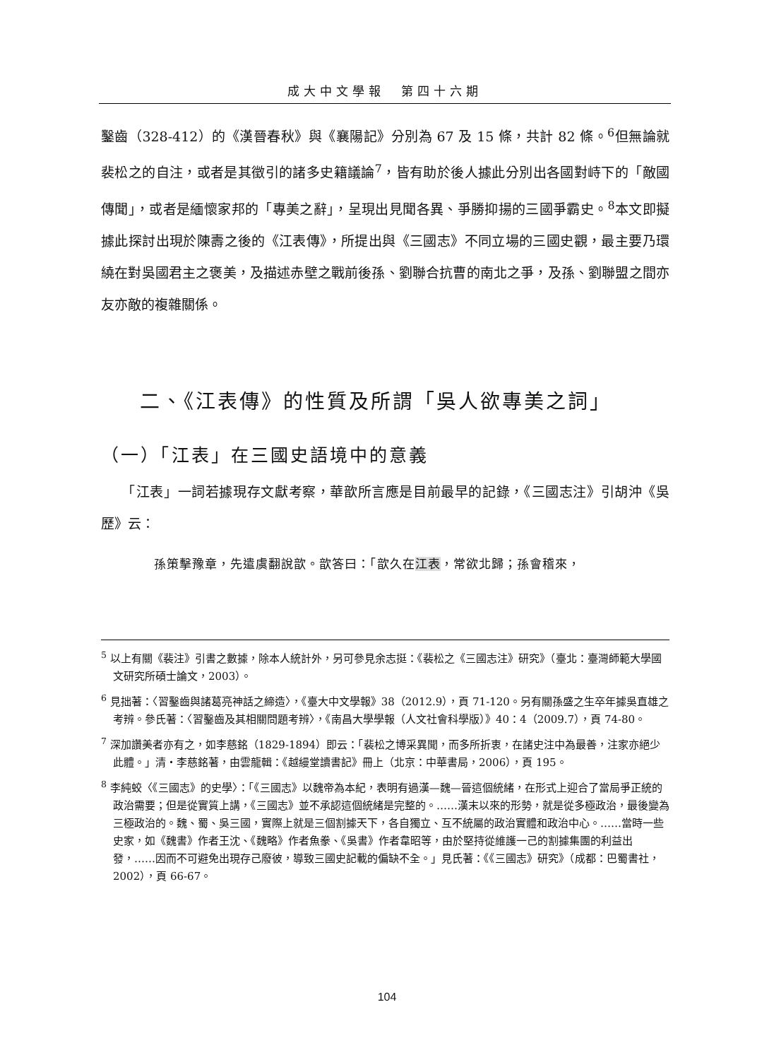成大中文學報　第四十六期
鑿齒（328-412）的《漢晉春秋》與《襄陽記》分別為 67 及 15 條，共計 82 條。<sup>6</sup>但無論就裴松之的自注，或者是其徵引的諸多史籍議論<sup>7</sup>，皆有助於後人據此分別出各國對峙下的「敵國傳聞」，或者是緬懷家邦的「專美之辭」，呈現出見聞各異、爭勝抑揚的三國爭霸史。<sup>8</sup>本文即擬據此探討出現於陳壽之後的《江表傳》，所提出與《三國志》不同立場的三國史觀，最主要乃環繞在對吳國君主之褒美，及描述赤壁之戰前後孫、劉聯合抗曹的南北之爭，及孫、劉聯盟之間亦友亦敵的複雜關係。
二、《江表傳》的性質及所謂「吳人欲專美之詞」
（一）「江表」在三國史語境中的意義
　　「江表」一詞若據現存文獻考察，華歆所言應是目前最早的記錄，《三國志注》引胡沖《吳歷》云：
孫策擊豫章，先遣虞翻說歆。歆答曰：「歆久在江表，常欲北歸；孫會稽來，
<sup>5</sup> 以上有關《裴注》引書之數據，除本人統計外，另可參見余志挺：《裴松之《三國志注》研究》（臺北：臺灣師範大學國文研究所碩士論文，2003）。
<sup>6</sup> 見拙著：〈習鑿齒與諸葛亮神話之締造〉，《臺大中文學報》38（2012.9），頁 71-120。另有關孫盛之生卒年據吳直雄之考辨。參氏著：〈習鑿齒及其相關問題考辨〉，《南昌大學學報（人文社會科學版）》40：4（2009.7），頁 74-80。
<sup>7</sup> 深加讚美者亦有之，如李慈銘（1829-1894）即云：「裴松之博采異聞，而多所折衷，在諸史注中為最善，注家亦絕少此體。」清‧李慈銘著，由雲龍輯：《越縵堂讀書記》冊上（北京：中華書局，2006），頁 195。
<sup>8</sup> 李純蛟〈《三國志》的史學〉：「《三國志》以魏帝為本紀，表明有過漢—魏—晉這個統緒，在形式上迎合了當局爭正統的政治需要；但是從實質上講，《三國志》並不承認這個統緒是完整的。……漢末以來的形勢，就是從多極政治，最後變為三極政治的。魏、蜀、吳三國，實際上就是三個割據天下，各自獨立、互不統屬的政治實體和政治中心。……當時一些史家，如《魏書》作者王沈、《魏略》作者魚豢、《吳書》作者韋昭等，由於堅持從維護一己的割據集團的利益出發，……因而不可避免出現存己廢彼，導致三國史記載的偏缺不全。」見氏著：《《三國志》研究》（成都：巴蜀書社，2002），頁 66-67。
104